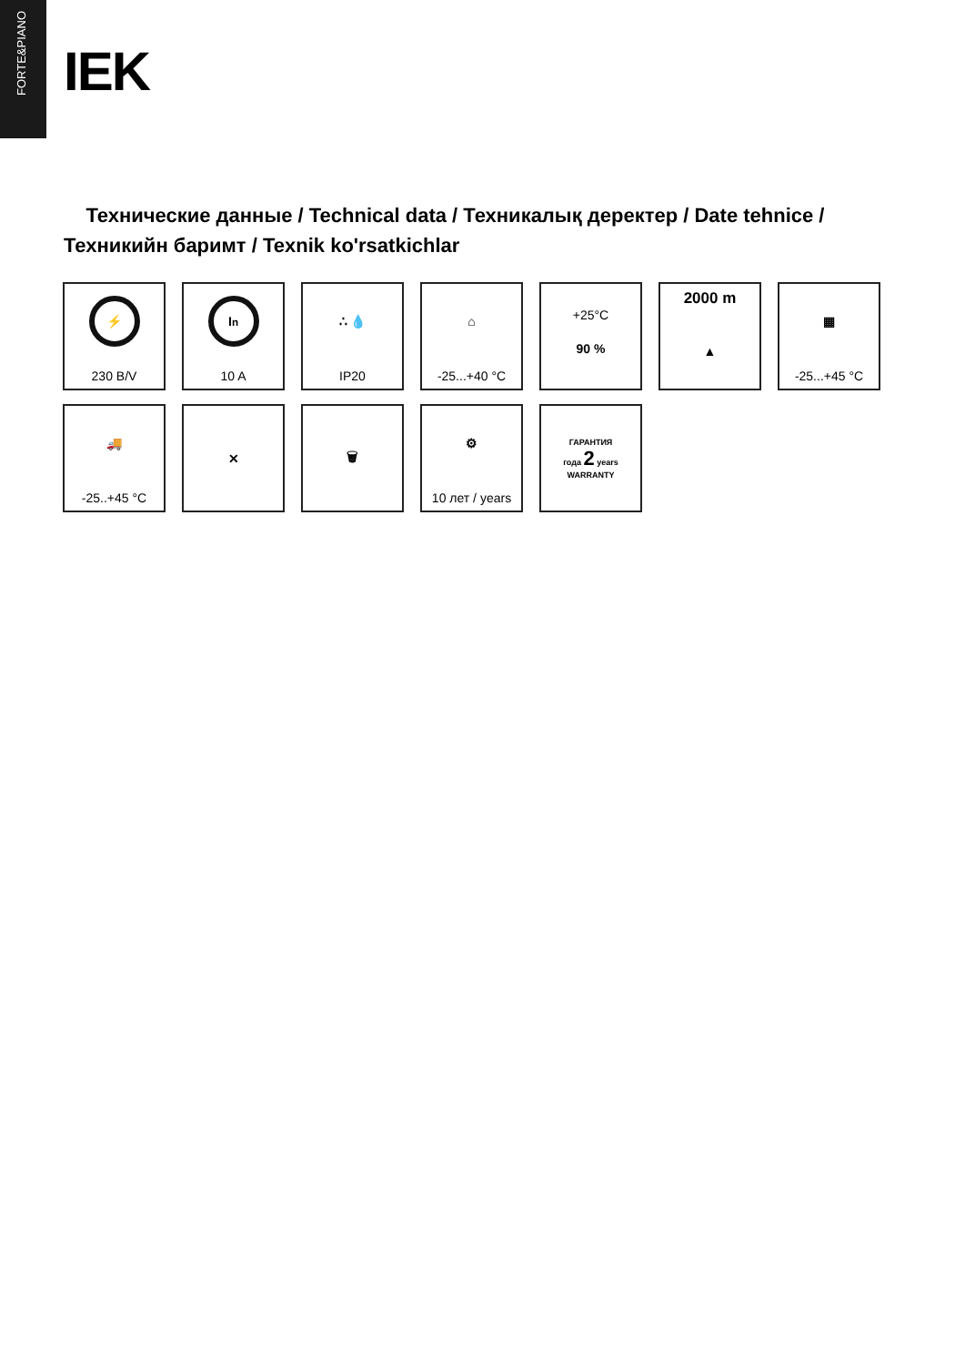FORTE&PIANO
IEK
Технические данные / Technical data / Техникалық деректер / Date tehnice / Техникийн баримт / Texnik ko'rsatkichlar
⚡
230 В/V
I<sub>n</sub>
10 A
∴ 💧
IP20
⌂
-25...+40 °C
+25°C
90 %
2000 m
▲
▦
-25...+45 °C
🚚
-25..+45 °C
✕
🗑
⚙
10 лет / years
ГАРАНТИЯ
года 2 years
WARRANTY